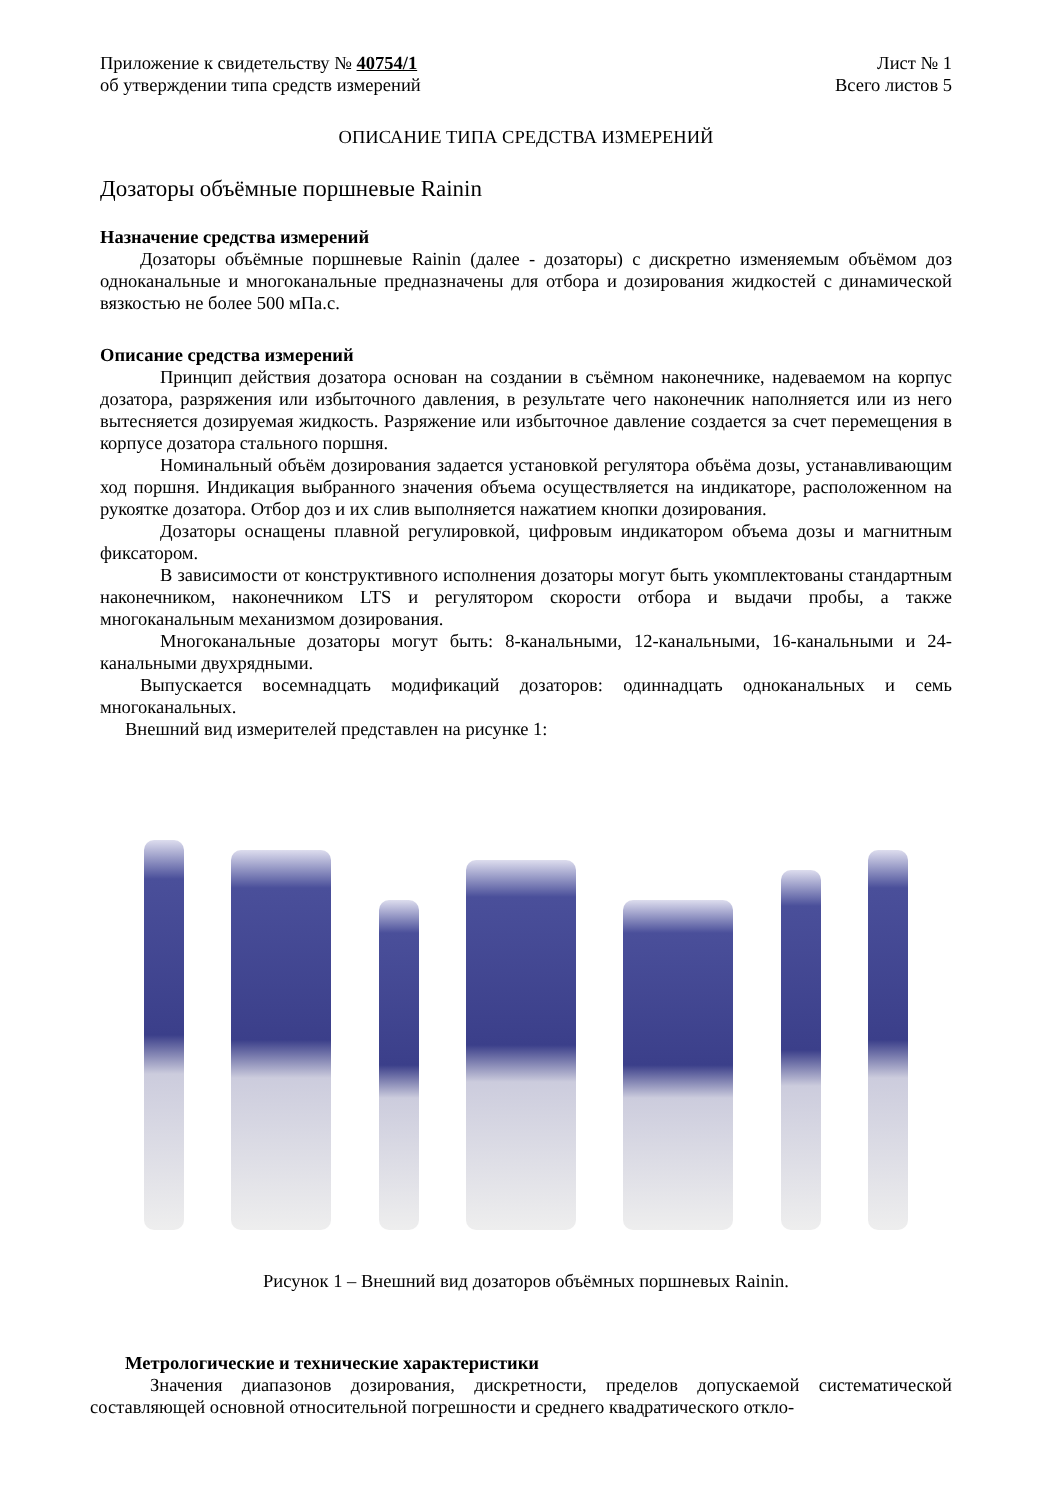Приложение к свидетельству № 40754/1
об утверждении типа средств измерений
Лист № 1
Всего листов 5
ОПИСАНИЕ ТИПА СРЕДСТВА ИЗМЕРЕНИЙ
Дозаторы объёмные поршневые Rainin
Назначение средства измерений
Дозаторы объёмные поршневые Rainin (далее - дозаторы) с дискретно изменяемым объёмом доз одноканальные и многоканальные предназначены для отбора и дозирования жидкостей с динамической вязкостью не более 500 мПа.с.
Описание средства измерений
Принцип действия дозатора основан на создании в съёмном наконечнике, надеваемом на корпус дозатора, разряжения или избыточного давления, в результате чего наконечник наполняется или из него вытесняется дозируемая жидкость. Разряжение или избыточное давление создается за счет перемещения в корпусе дозатора стального поршня.
Номинальный объём дозирования задается установкой регулятора объёма дозы, устанавливающим ход поршня. Индикация выбранного значения объема осуществляется на индикаторе, расположенном на рукоятке дозатора. Отбор доз и их слив выполняется нажатием кнопки дозирования.
Дозаторы оснащены плавной регулировкой, цифровым индикатором объема дозы и магнитным фиксатором.
В зависимости от конструктивного исполнения дозаторы могут быть укомплектованы стандартным наконечником, наконечником LTS и регулятором скорости отбора и выдачи пробы, а также многоканальным механизмом дозирования.
Многоканальные дозаторы могут быть: 8-канальными, 12-канальными, 16-канальными и 24-канальными двухрядными.
Выпускается восемнадцать модификаций дозаторов: одиннадцать одноканальных и семь многоканальных.
Внешний вид измерителей представлен на рисунке 1:
Рисунок 1 – Внешний вид дозаторов объёмных поршневых Rainin.
Метрологические и технические характеристики
Значения диапазонов дозирования, дискретности, пределов допускаемой систематической составляющей основной относительной погрешности и среднего квадратического откло-